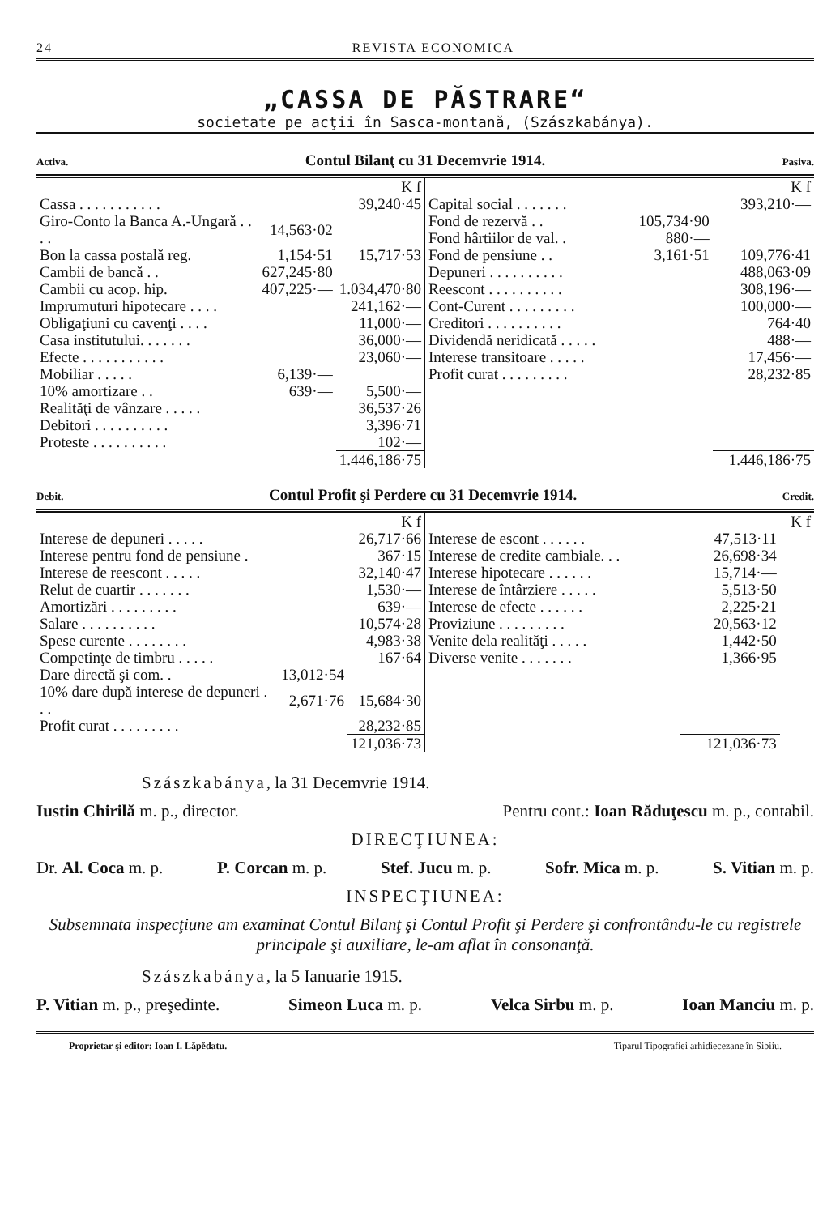24 REVISTA ECONOMICA
„CASSA DE PĂSTRARE“
societate pe acţii în Sasca-montană, (Szászkabánya).
Activa. Contul Bilanţ cu 31 Decemvrie 1914. Pasiva.
| | | K f |
| Cassa . . . . . . . . . . . | | 39,240·45 |
| Giro-Conto la Banca A.-Ungară . . . . | 14,563·02 | |
| Bon la cassa postală reg. | 1,154·51 | 15,717·53 |
| Cambii de bancă . . | 627,245·80 | |
| Cambii cu acop. hip. | 407,225·— | 1.034,470·80 |
| Imprumuturi hipotecare . . . . | | 241,162·— |
| Obligaţiuni cu cavenţi . . . . | | 11,000·— |
| Casa institutului. . . . . . . | | 36,000·— |
| Efecte . . . . . . . . . . . | | 23,060·— |
| Mobiliar . . . . . | 6,139·— | |
| 10% amortizare . . | 639·— | 5,500·— |
| Realităţi de vânzare . . . . . | | 36,537·26 |
| Debitori . . . . . . . . . . | | 3,396·71 |
| Proteste . . . . . . . . . . | | 102·— |
| | | 1.446,186·75 |
| | | K f |
| Capital social . . . . . . . | | 393,210·— |
| Fond de rezervă . . | 105,734·90 | |
| Fond hârtiilor de val. . | 880·— | |
| Fond de pensiune . . | 3,161·51 | 109,776·41 |
| Depuneri . . . . . . . . . . | | 488,063·09 |
| Reescont . . . . . . . . . . | | 308,196·— |
| Cont-Curent . . . . . . . . . | | 100,000·— |
| Creditori . . . . . . . . . . | | 764·40 |
| Dividendă neridicată . . . . . | | 488·— |
| Interese transitoare . . . . . | | 17,456·— |
| Profit curat . . . . . . . . . | | 28,232·85 |
| | | 1.446,186·75 |
Debit. Contul Profit şi Perdere cu 31 Decemvrie 1914. Credit.
| | | K f |
| Interese de depuneri . . . . . | | 26,717·66 |
| Interese pentru fond de pensiune . | | 367·15 |
| Interese de reescont . . . . . | | 32,140·47 |
| Relut de cuartir . . . . . . . | | 1,530·— |
| Amortizări . . . . . . . . . | | 639·— |
| Salare . . . . . . . . . . | | 10,574·28 |
| Spese curente . . . . . . . . | | 4,983·38 |
| Competinţe de timbru . . . . . | | 167·64 |
| Dare directă şi com. . | 13,012·54 | |
| 10% dare după interese de depuneri . . . | 2,671·76 | 15,684·30 |
| Profit curat . . . . . . . . . | | 28,232·85 |
| | | 121,036·73 |
| | | K f |
| Interese de escont . . . . . . | 47,513·11 | |
| Interese de credite cambiale. . . | 26,698·34 | |
| Interese hipotecare . . . . . . | 15,714·— | |
| Interese de întârziere . . . . . | 5,513·50 | |
| Interese de efecte . . . . . . | 2,225·21 | |
| Proviziune . . . . . . . . . | 20,563·12 | |
| Venite dela realităţi . . . . . | 1,442·50 | |
| Diverse venite . . . . . . . | 1,366·95 | |
| | 121,036·73 | |
Szászkabánya, la 31 Decemvrie 1914.
Iustin Chirilă m. p., director. Pentru cont.: Ioan Răduţescu m. p., contabil.
DIRECŢIUNEA:
Dr. Al. Coca m. p. P. Corcan m. p. Stef. Jucu m. p. Sofr. Mica m. p. S. Vitian m. p.
INSPECŢIUNEA:
Subsemnata inspecţiune am examinat Contul Bilanţ şi Contul Profit şi Perdere şi confrontându-le cu registrele principale şi auxiliare, le-am aflat în consonanţă.
Szászkabánya, la 5 Ianuarie 1915.
P. Vitian m. p., preşedinte. Simeon Luca m. p. Velca Sirbu m. p. Ioan Manciu m. p.
Proprietar şi editor: Ioan I. Lăpĕdatu. Tiparul Tipografiei arhidiecezane în Sibiiu.